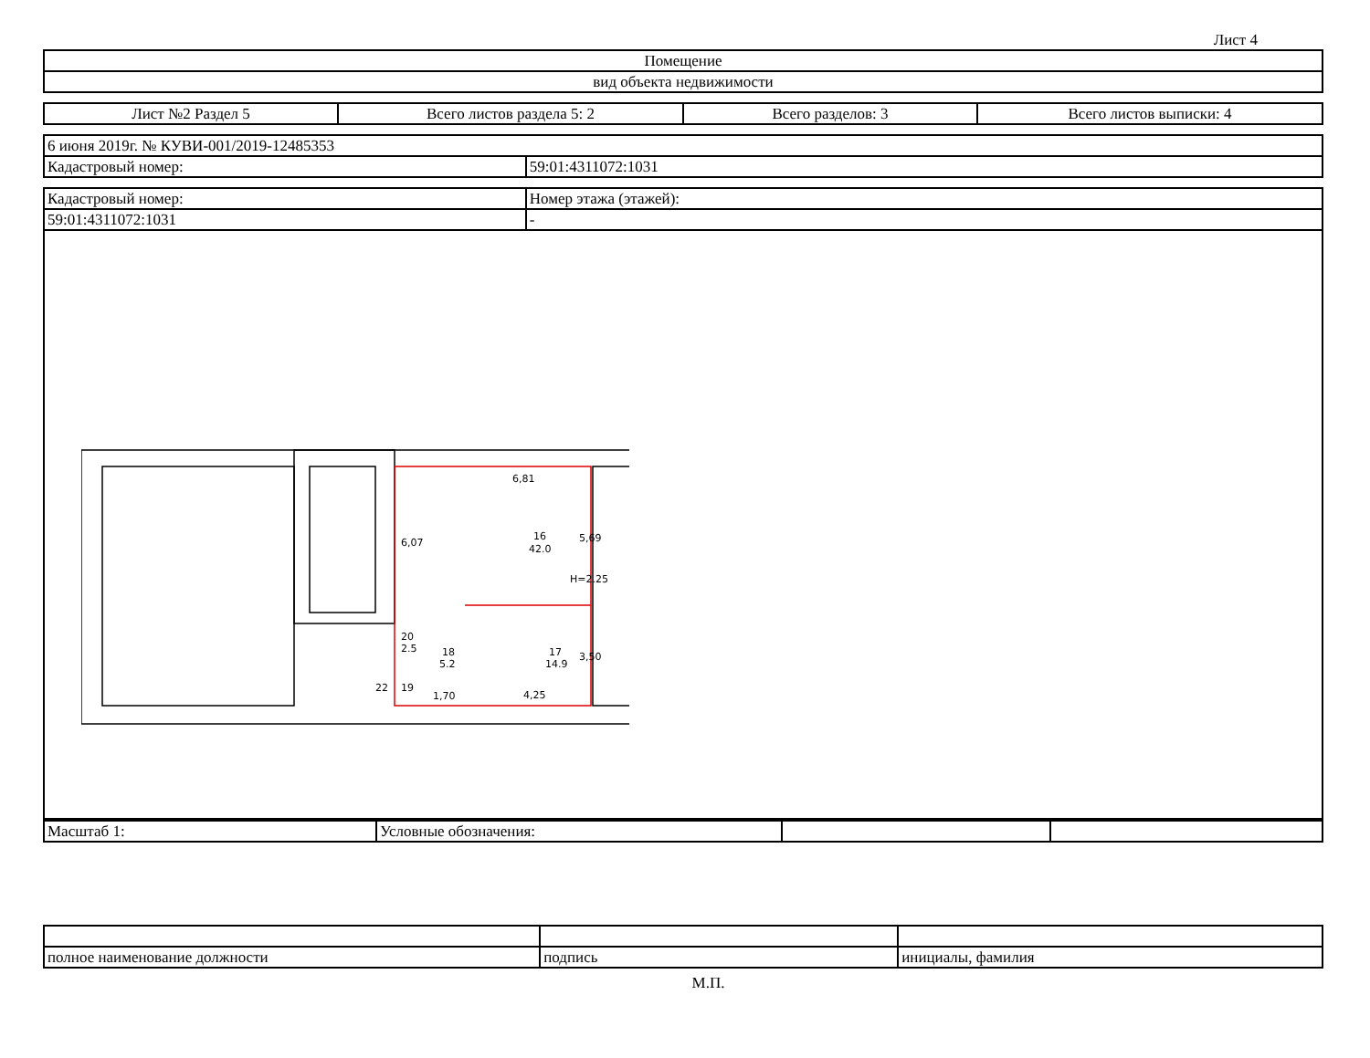Лист 4
| Помещение |
| вид объекта недвижимости |
| Лист №2 Раздел 5 | Всего листов раздела 5: 2 | Всего разделов: 3 | Всего листов выписки: 4 |
| 6 июня 2019г. № КУВИ-001/2019-12485353 | |
| Кадастровый номер: | 59:01:4311072:1031 |
| Кадастровый номер: | Номер этажа (этажей): |
| 59:01:4311072:1031 | - |
6,81
16
42.0
Н=2.25
17
14.9
18
5.2
20
2.5
22
19
1,70
4,25
6,07
5,69
3,50
| Масштаб 1: | Условные обозначения: | | |
| полное наименование должности | подпись | инициалы, фамилия |
М.П.